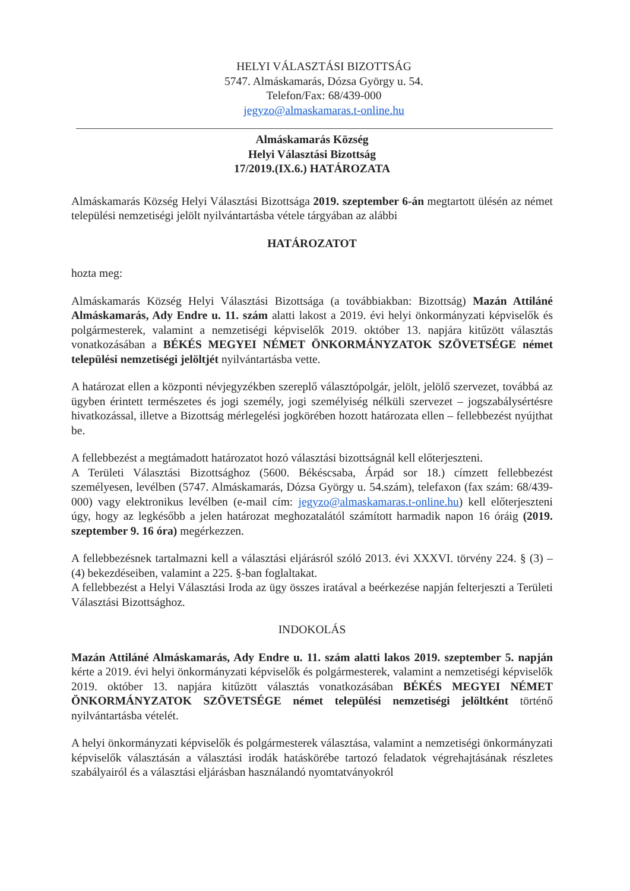HELYI VÁLASZTÁSI BIZOTTSÁG
5747. Almáskamarás, Dózsa György u. 54.
Telefon/Fax: 68/439-000
jegyzo@almaskamaras.t-online.hu
Almáskamarás Község
Helyi Választási Bizottság
17/2019.(IX.6.) HATÁROZATA
Almáskamarás Község Helyi Választási Bizottsága 2019. szeptember 6-án megtartott ülésén az német települési nemzetiségi jelölt nyilvántartásba vétele tárgyában az alábbi
HATÁROZATOT
hozta meg:
Almáskamarás Község Helyi Választási Bizottsága (a továbbiakban: Bizottság) Mazán Attiláné Almáskamarás, Ady Endre u. 11. szám alatti lakost a 2019. évi helyi önkormányzati képviselők és polgármesterek, valamint a nemzetiségi képviselők 2019. október 13. napjára kitűzött választás vonatkozásában a BÉKÉS MEGYEI NÉMET ÖNKORMÁNYZATOK SZÖVETSÉGE német települési nemzetiségi jelöltjét nyilvántartásba vette.
A határozat ellen a központi névjegyzékben szereplő választópolgár, jelölt, jelölő szervezet, továbbá az ügyben érintett természetes és jogi személy, jogi személyiség nélküli szervezet – jogszabálysértésre hivatkozással, illetve a Bizottság mérlegelési jogkörében hozott határozata ellen – fellebbezést nyújthat be.
A fellebbezést a megtámadott határozatot hozó választási bizottságnál kell előterjeszteni.
A Területi Választási Bizottsághoz (5600. Békéscsaba, Árpád sor 18.) címzett fellebbezést személyesen, levélben (5747. Almáskamarás, Dózsa György u. 54.szám), telefaxon (fax szám: 68/439-000) vagy elektronikus levélben (e-mail cím: jegyzo@almaskamaras.t-online.hu) kell előterjeszteni úgy, hogy az legkésőbb a jelen határozat meghozatalától számított harmadik napon 16 óráig (2019. szeptember 9. 16 óra) megérkezzen.
A fellebbezésnek tartalmazni kell a választási eljárásról szóló 2013. évi XXXVI. törvény 224. § (3) – (4) bekezdéseiben, valamint a 225. §-ban foglaltakat.
A fellebbezést a Helyi Választási Iroda az ügy összes iratával a beérkezése napján felterjeszti a Területi Választási Bizottsághoz.
INDOKOLÁS
Mazán Attiláné Almáskamarás, Ady Endre u. 11. szám alatti lakos 2019. szeptember 5. napján kérte a 2019. évi helyi önkormányzati képviselők és polgármesterek, valamint a nemzetiségi képviselők 2019. október 13. napjára kitűzött választás vonatkozásában BÉKÉS MEGYEI NÉMET ÖNKORMÁNYZATOK SZÖVETSÉGE német települési nemzetiségi jelöltként történő nyilvántartásba vételét.
A helyi önkormányzati képviselők és polgármesterek választása, valamint a nemzetiségi önkormányzati képviselők választásán a választási irodák hatáskörébe tartozó feladatok végrehajtásának részletes szabályairól és a választási eljárásban használandó nyomtatványokról